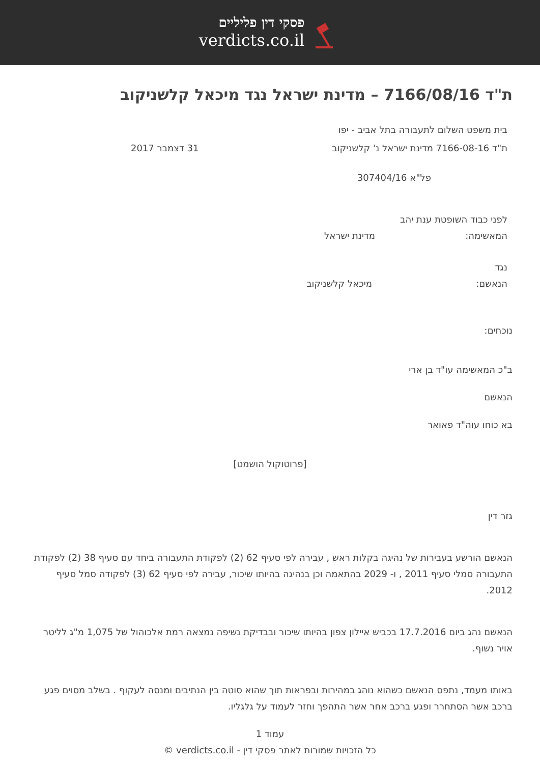פסקי דין פליליים
verdicts.co.il
ת"ד 7166/08/16 – מדינת ישראל נגד מיכאל קלשניקוב
בית משפט השלום לתעבורה בתל אביב - יפו
ת"ד 7166-08-16 מדינת ישראל נ' קלשניקוב
31 דצמבר 2017
פל"א 307404/16
לפני כבוד השופטת ענת יהב
המאשימה: מדינת ישראל
נגד
הנאשם: מיכאל קלשניקוב
נוכחים:
ב"כ המאשימה עו"ד בן ארי
הנאשם
בא כוחו עוה"ד פאואר
[פרוטוקול הושמט]
גזר דין
הנאשם הורשע בעבירות של נהיגה בקלות ראש , עבירה לפי סעיף 62 (2) לפקודת התעבורה ביחד עם סעיף 38 (2) לפקודת התעבורה סמלי סעיף 2011 , ו- 2029 בהתאמה וכן בנהיגה בהיותו שיכור, עבירה לפי סעיף 62 (3) לפקודה סמל סעיף 2012.
הנאשם נהג ביום 17.7.2016 בכביש איילון צפון בהיותו שיכור ובבדיקת נשיפה נמצאה רמת אלכוהול של 1,075 מ"ג לליטר אויר נשוף.
באותו מעמד, נתפס הנאשם כשהוא נוהג במהירות ובפראות תוך שהוא סוטה בין הנתיבים ומנסה לעקוף . בשלב מסוים פגע ברכב אשר הסתחרר ופגע ברכב אחר אשר התהפך וחזר לעמוד על גלגליו.
עמוד 1
כל הזכויות שמורות לאתר פסקי דין - verdicts.co.il ©